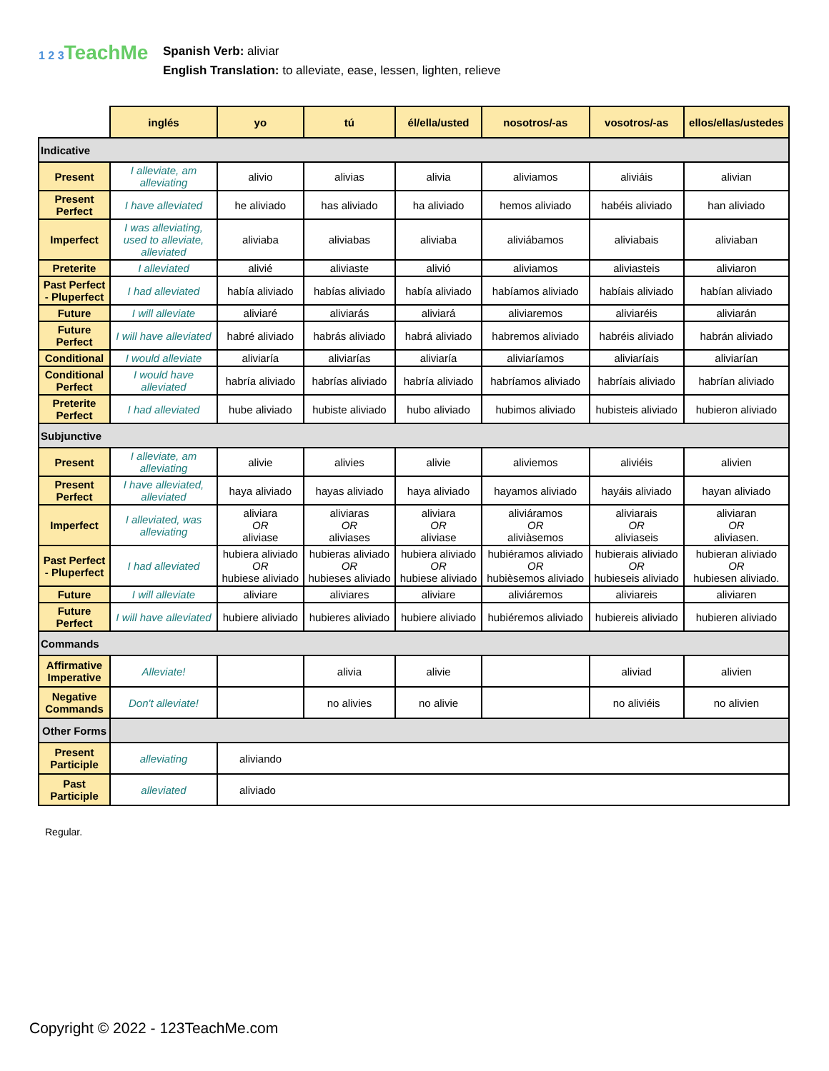1 2 3 TeachMe
Spanish Verb: aliviar
English Translation: to alleviate, ease, lessen, lighten, relieve
| | inglés | yo | tú | él/ella/usted | nosotros/-as | vosotros/-as | ellos/ellas/ustedes |
| --- | --- | --- | --- | --- | --- | --- | --- |
| Indicative | | | | | | | |
| Present | I alleviate, am alleviating | alivio | alivias | alivia | aliviamos | aliviáis | alivian |
| Present Perfect | I have alleviated | he aliviado | has aliviado | ha aliviado | hemos aliviado | habéis aliviado | han aliviado |
| Imperfect | I was alleviating, used to alleviate, alleviated | aliviaba | aliviabas | aliviaba | aliviábamos | aliviabais | aliviaban |
| Preterite | I alleviated | alivié | aliviaste | alivió | aliviamos | aliviasteis | aliviaron |
| Past Perfect - Pluperfect | I had alleviated | había aliviado | habías aliviado | había aliviado | habíamos aliviado | habíais aliviado | habían aliviado |
| Future | I will alleviate | aliviaré | aliviarás | aliviará | aliviaremos | aliviaréis | aliviarán |
| Future Perfect | I will have alleviated | habré aliviado | habrás aliviado | habrá aliviado | habremos aliviado | habréis aliviado | habrán aliviado |
| Conditional | I would alleviate | aliviaría | aliviarías | aliviaría | aliviaríamos | aliviaríais | aliviarían |
| Conditional Perfect | I would have alleviated | habría aliviado | habrías aliviado | habría aliviado | habríamos aliviado | habríais aliviado | habrían aliviado |
| Preterite Perfect | I had alleviated | hube aliviado | hubiste aliviado | hubo aliviado | hubimos aliviado | hubisteis aliviado | hubieron aliviado |
| Subjunctive | | | | | | | |
| Present | I alleviate, am alleviating | alivie | alivies | alivie | aliviemos | aliviéis | alivien |
| Present Perfect | I have alleviated, alleviated | haya aliviado | hayas aliviado | haya aliviado | hayamos aliviado | hayáis aliviado | hayan aliviado |
| Imperfect | I alleviated, was alleviating | aliviara OR aliviase | aliviaras OR aliviases | aliviara OR aliviase | aliviáramos OR aliviàsemos | aliviarais OR aliviaseis | aliviaran OR aliviasen. |
| Past Perfect - Pluperfect | I had alleviated | hubiera aliviado OR hubiese aliviado | hubieras aliviado OR hubieses aliviado | hubiera aliviado OR hubiese aliviado | hubiéramos aliviado OR hubièsemos aliviado | hubierais aliviado OR hubieseis aliviado | hubieran aliviado OR hubiesen aliviado. |
| Future | I will alleviate | aliviare | aliviares | aliviare | aliviáremos | aliviareis | aliviaren |
| Future Perfect | I will have alleviated | hubiere aliviado | hubieres aliviado | hubiere aliviado | hubiéremos aliviado | hubiereis aliviado | hubieren aliviado |
| Commands | | | | | | | |
| Affirmative Imperative | Alleviate! | | alivia | alivie | | aliviad | alivien |
| Negative Commands | Don't alleviate! | | no alivies | no alivie | | no aliviéis | no alivien |
| Other Forms | | | | | | | |
| Present Participle | alleviating | aliviando | | | | | |
| Past Participle | alleviated | aliviado | | | | | |
Regular.
Copyright © 2022 - 123TeachMe.com